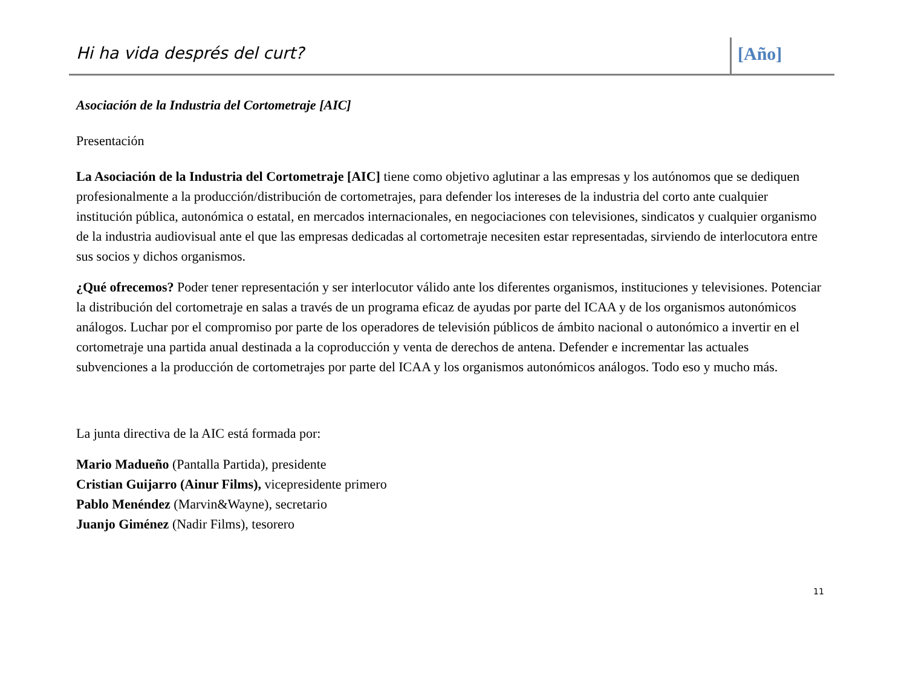Hi ha vida després del curt? [Año]
Asociación de la Industria del Cortometraje [AIC]
Presentación
La Asociación de la Industria del Cortometraje [AIC] tiene como objetivo aglutinar a las empresas y los autónomos que se dediquen profesionalmente a la producción/distribución de cortometrajes, para defender los intereses de la industria del corto ante cualquier institución pública, autonómica o estatal, en mercados internacionales, en negociaciones con televisiones, sindicatos y cualquier organismo de la industria audiovisual ante el que las empresas dedicadas al cortometraje necesiten estar representadas, sirviendo de interlocutora entre sus socios y dichos organismos.
¿Qué ofrecemos? Poder tener representación y ser interlocutor válido ante los diferentes organismos, instituciones y televisiones. Potenciar la distribución del cortometraje en salas a través de un programa eficaz de ayudas por parte del ICAA y de los organismos autonómicos análogos. Luchar por el compromiso por parte de los operadores de televisión públicos de ámbito nacional o autonómico a invertir en el cortometraje una partida anual destinada a la coproducción y venta de derechos de antena. Defender e incrementar las actuales subvenciones a la producción de cortometrajes por parte del ICAA y los organismos autonómicos análogos. Todo eso y mucho más.
La junta directiva de la AIC está formada por:
Mario Madueño (Pantalla Partida), presidente
Cristian Guijarro (Ainur Films), vicepresidente primero
Pablo Menéndez (Marvin&Wayne), secretario
Juanjo Giménez (Nadir Films), tesorero
11